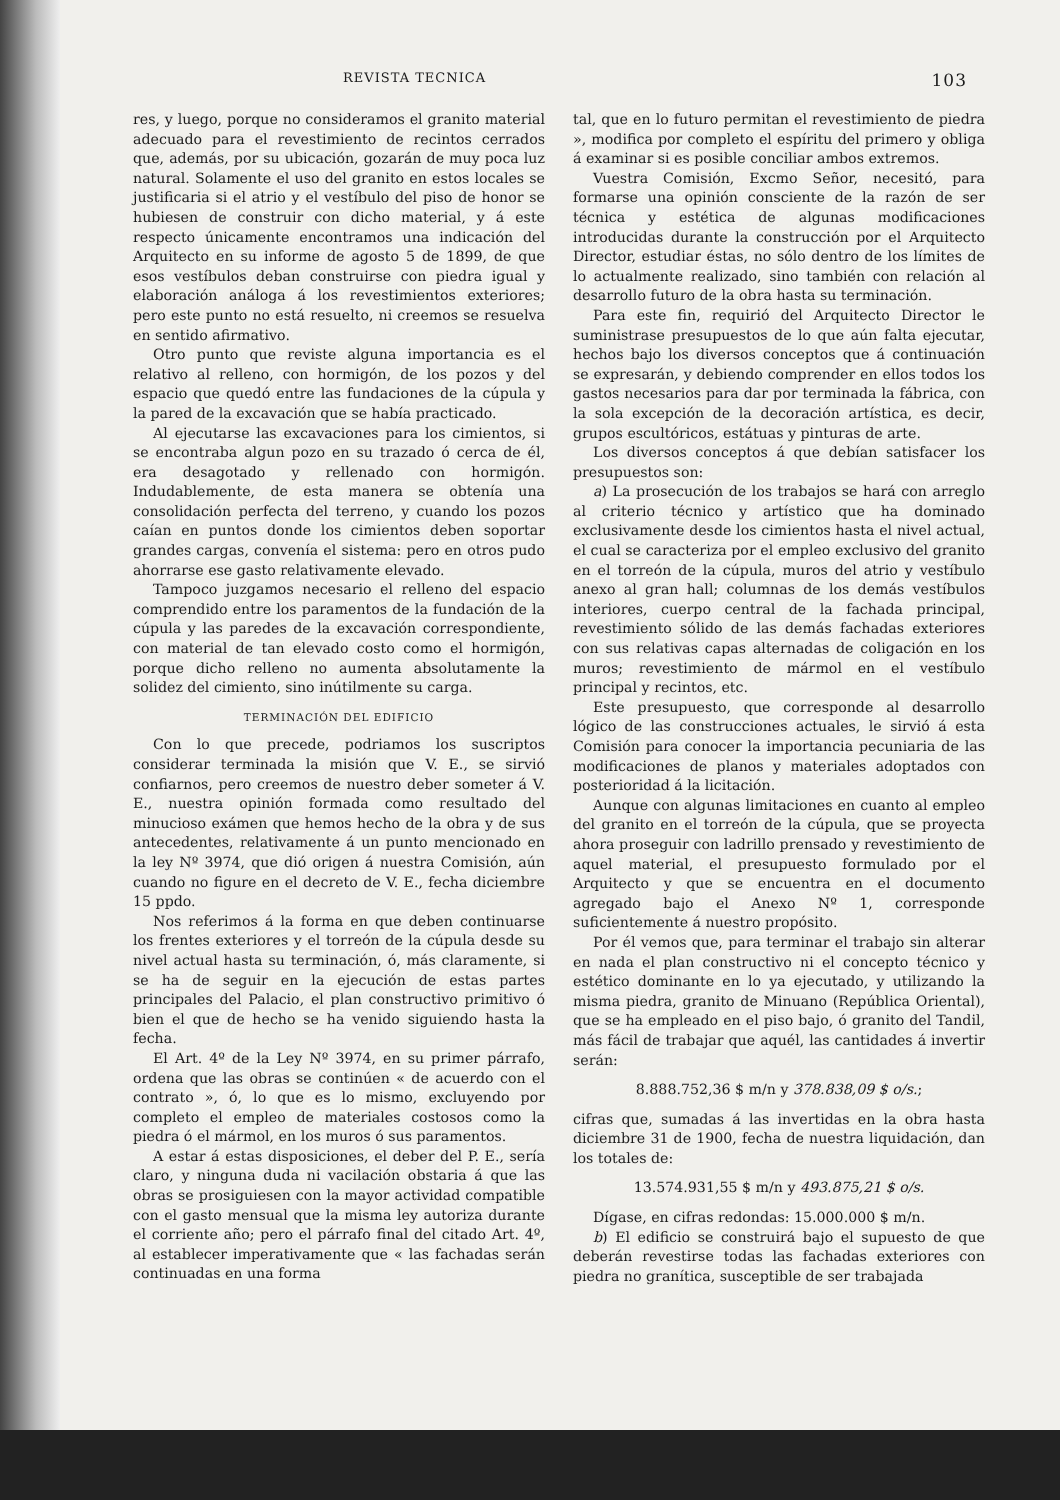REVISTA TECNICA 103
res, y luego, porque no consideramos el granito material adecuado para el revestimiento de recintos cerrados que, además, por su ubicación, gozarán de muy poca luz natural. Solamente el uso del granito en estos locales se justificaria si el atrio y el vestíbulo del piso de honor se hubiesen de construir con dicho material, y á este respecto únicamente encontramos una indicación del Arquitecto en su informe de agosto 5 de 1899, de que esos vestíbulos deban construirse con piedra igual y elaboración análoga á los revestimientos exteriores; pero este punto no está resuelto, ni creemos se resuelva en sentido afirmativo.
Otro punto que reviste alguna importancia es el relativo al relleno, con hormigón, de los pozos y del espacio que quedó entre las fundaciones de la cúpula y la pared de la excavación que se había practicado.
Al ejecutarse las excavaciones para los cimientos, si se encontraba algun pozo en su trazado ó cerca de él, era desagotado y rellenado con hormigón. Indudablemente, de esta manera se obtenía una consolidación perfecta del terreno, y cuando los pozos caían en puntos donde los cimientos deben soportar grandes cargas, convenía el sistema: pero en otros pudo ahorrarse ese gasto relativamente elevado.
Tampoco juzgamos necesario el relleno del espacio comprendido entre los paramentos de la fundación de la cúpula y las paredes de la excavación correspondiente, con material de tan elevado costo como el hormigón, porque dicho relleno no aumenta absolutamente la solidez del cimiento, sino inútilmente su carga.
TERMINACIÓN DEL EDIFICIO
Con lo que precede, podriamos los suscriptos considerar terminada la misión que V. E., se sirvió confiarnos, pero creemos de nuestro deber someter á V. E., nuestra opinión formada como resultado del minucioso exámen que hemos hecho de la obra y de sus antecedentes, relativamente á un punto mencionado en la ley Nº 3974, que dió origen á nuestra Comisión, aún cuando no figure en el decreto de V. E., fecha diciembre 15 ppdo.
Nos referimos á la forma en que deben continuarse los frentes exteriores y el torreón de la cúpula desde su nivel actual hasta su terminación, ó, más claramente, si se ha de seguir en la ejecución de estas partes principales del Palacio, el plan constructivo primitivo ó bien el que de hecho se ha venido siguiendo hasta la fecha.
El Art. 4º de la Ley Nº 3974, en su primer párrafo, ordena que las obras se continúen « de acuerdo con el contrato », ó, lo que es lo mismo, excluyendo por completo el empleo de materiales costosos como la piedra ó el mármol, en los muros ó sus paramentos.
A estar á estas disposiciones, el deber del P. E., sería claro, y ninguna duda ni vacilación obstaria á que las obras se prosiguiesen con la mayor actividad compatible con el gasto mensual que la misma ley autoriza durante el corriente año; pero el párrafo final del citado Art. 4º, al establecer imperativamente que « las fachadas serán continuadas en una forma
tal, que en lo futuro permitan el revestimiento de piedra », modifica por completo el espíritu del primero y obliga á examinar si es posible conciliar ambos extremos.
Vuestra Comisión, Excmo Señor, necesitó, para formarse una opinión consciente de la razón de ser técnica y estética de algunas modificaciones introducidas durante la construcción por el Arquitecto Director, estudiar éstas, no sólo dentro de los límites de lo actualmente realizado, sino también con relación al desarrollo futuro de la obra hasta su terminación.
Para este fin, requirió del Arquitecto Director le suministrase presupuestos de lo que aún falta ejecutar, hechos bajo los diversos conceptos que á continuación se expresarán, y debiendo comprender en ellos todos los gastos necesarios para dar por terminada la fábrica, con la sola excepción de la decoración artística, es decir, grupos escultóricos, estátuas y pinturas de arte.
Los diversos conceptos á que debían satisfacer los presupuestos son:
a) La prosecución de los trabajos se hará con arreglo al criterio técnico y artístico que ha dominado exclusivamente desde los cimientos hasta el nivel actual, el cual se caracteriza por el empleo exclusivo del granito en el torreón de la cúpula, muros del atrio y vestíbulo anexo al gran hall; columnas de los demás vestíbulos interiores, cuerpo central de la fachada principal, revestimiento sólido de las demás fachadas exteriores con sus relativas capas alternadas de coligación en los muros; revestimiento de mármol en el vestíbulo principal y recintos, etc.
Este presupuesto, que corresponde al desarrollo lógico de las construcciones actuales, le sirvió á esta Comisión para conocer la importancia pecuniaria de las modificaciones de planos y materiales adoptados con posterioridad á la licitación.
Aunque con algunas limitaciones en cuanto al empleo del granito en el torreón de la cúpula, que se proyecta ahora proseguir con ladrillo prensado y revestimiento de aquel material, el presupuesto formulado por el Arquitecto y que se encuentra en el documento agregado bajo el Anexo Nº 1, corresponde suficientemente á nuestro propósito.
Por él vemos que, para terminar el trabajo sin alterar en nada el plan constructivo ni el concepto técnico y estético dominante en lo ya ejecutado, y utilizando la misma piedra, granito de Minuano (República Oriental), que se ha empleado en el piso bajo, ó granito del Tandil, más fácil de trabajar que aquél, las cantidades á invertir serán:
8.888.752,36 $ m/n y 378.838,09 $ o/s.;
cifras que, sumadas á las invertidas en la obra hasta diciembre 31 de 1900, fecha de nuestra liquidación, dan los totales de:
13.574.931,55 $ m/n y 493.875,21 $ o/s.
Dígase, en cifras redondas: 15.000.000 $ m/n.
b) El edificio se construirá bajo el supuesto de que deberán revestirse todas las fachadas exteriores con piedra no granítica, susceptible de ser trabajada